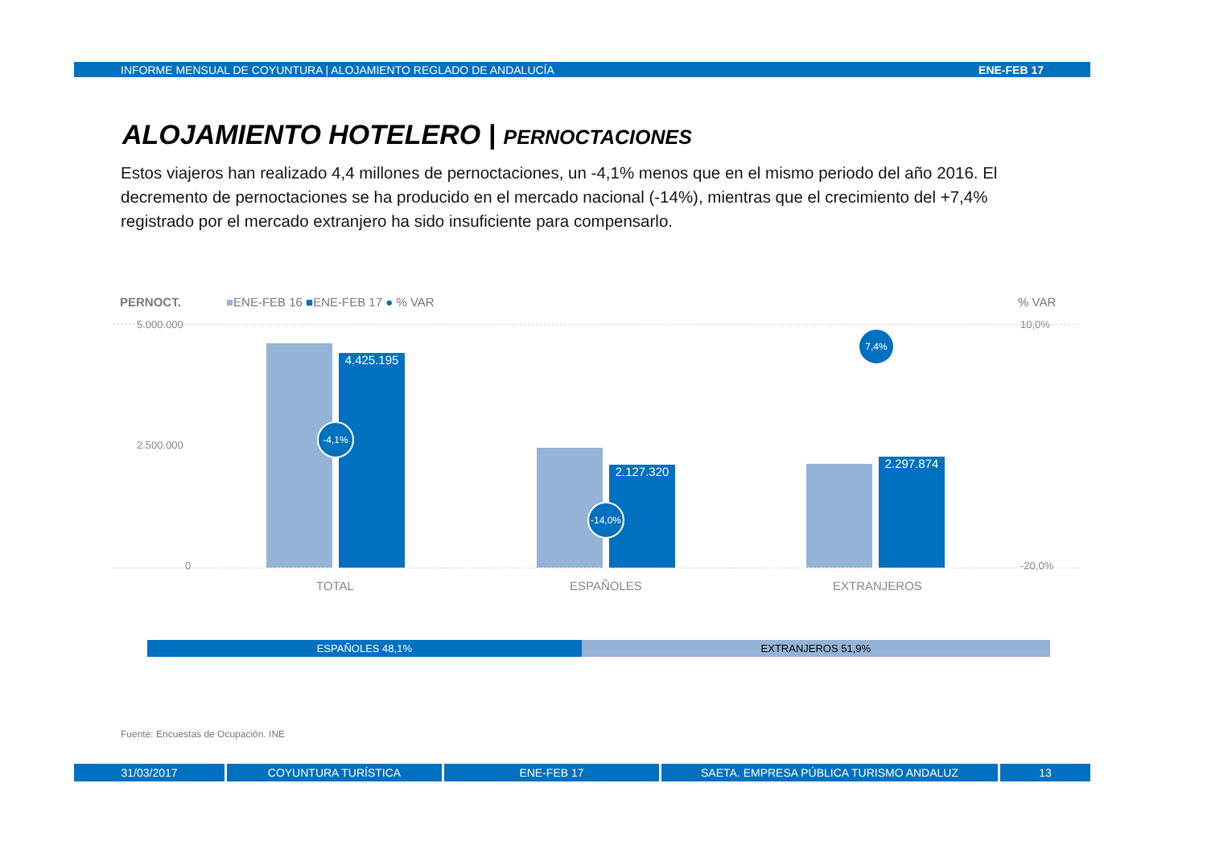INFORME MENSUAL DE COYUNTURA | ALOJAMIENTO REGLADO DE ANDALUCÍA ENE-FEB 17
ALOJAMIENTO HOTELERO | PERNOCTACIONES
Estos viajeros han realizado 4,4 millones de pernoctaciones, un -4,1% menos que en el mismo periodo del año 2016. El decremento de pernoctaciones se ha producido en el mercado nacional (-14%), mientras que el crecimiento del +7,4% registrado por el mercado extranjero ha sido insuficiente para compensarlo.
PERNOCT.
■ENE-FEB 16 ■ENE-FEB 17 ● % VAR
% VAR
5.000.000
2.500.000
0
10,0%
-20,0%
4.425.195 2.127.320 2.297.874
-4,1%
-14,0%
7,4%
TOTAL ESPAÑOLES EXTRANJEROS
ESPAÑOLES 48,1% EXTRANJEROS 51,9%
Fuente: Encuestas de Ocupación. INE
31/03/2017 COYUNTURA TURÍSTICA ENE-FEB 17 SAETA. EMPRESA PÚBLICA TURISMO ANDALUZ 13